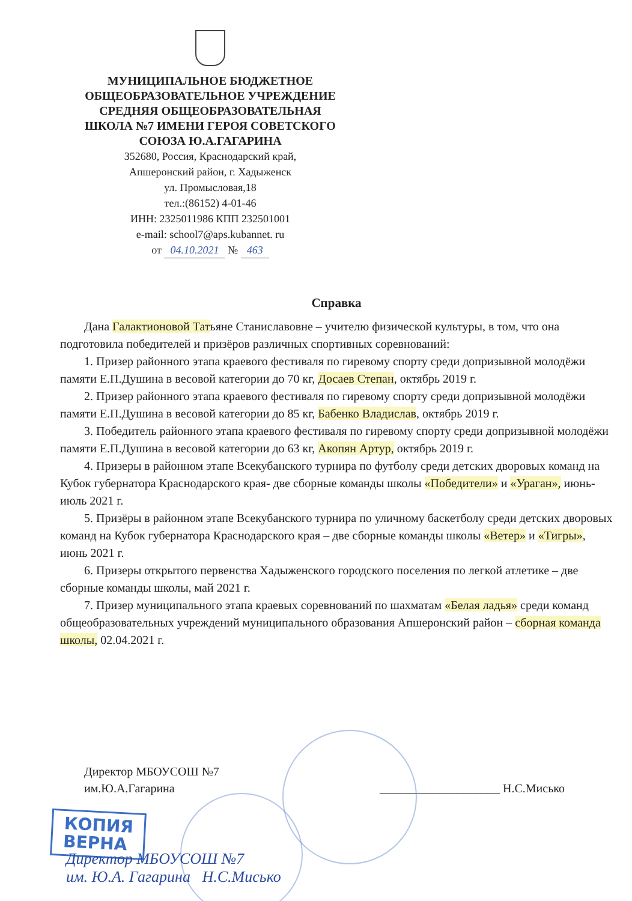МУНИЦИПАЛЬНОЕ БЮДЖЕТНОЕ
ОБЩЕОБРАЗОВАТЕЛЬНОЕ УЧРЕЖДЕНИЕ
СРЕДНЯЯ ОБЩЕОБРАЗОВАТЕЛЬНАЯ
ШКОЛА №7 ИМЕНИ ГЕРОЯ СОВЕТСКОГО
СОЮЗА Ю.А.ГАГАРИНА
352680, Россия, Краснодарский край,
Апшеронский район, г. Хадыженск
ул. Промысловая,18
тел.:(86152) 4-01-46
ИНН: 2325011986 КПП 232501001
e-mail: school7@aps.kubannet. ru
от 04.10.2021 № 463
Справка
Дана Галактионовой Татьяне Станиславовне – учителю физической культуры, в том, что она подготовила победителей и призёров различных спортивных соревнований:
1. Призер районного этапа краевого фестиваля по гиревому спорту среди допризывной молодёжи памяти Е.П.Душина в весовой категории до 70 кг, Досаев Степан, октябрь 2019 г.
2. Призер районного этапа краевого фестиваля по гиревому спорту среди допризывной молодёжи памяти Е.П.Душина в весовой категории до 85 кг, Бабенко Владислав, октябрь 2019 г.
3. Победитель районного этапа краевого фестиваля по гиревому спорту среди допризывной молодёжи памяти Е.П.Душина в весовой категории до 63 кг, Акопян Артур, октябрь 2019 г.
4. Призеры в районном этапе Всекубанского турнира по футболу среди детских дворовых команд на Кубок губернатора Краснодарского края- две сборные команды школы «Победители» и «Ураган», июнь-июль 2021 г.
5. Призёры в районном этапе Всекубанского турнира по уличному баскетболу среди детских дворовых команд на Кубок губернатора Краснодарского края – две сборные команды школы «Ветер» и «Тигры», июнь 2021 г.
6. Призеры открытого первенства Хадыженского городского поселения по легкой атлетике – две сборные команды школы, май 2021 г.
7. Призер муниципального этапа краевых соревнований по шахматам «Белая ладья» среди команд общеобразовательных учреждений муниципального образования Апшеронский район – сборная команда школы, 02.04.2021 г.
Директор МБОУСОШ №7
им.Ю.А.Гагарина
____________________ Н.С.Мисько
КОПИЯ
ВЕРНА
Директор МБОУСОШ №7
им. Ю.А. Гагарина Н.С.Мисько